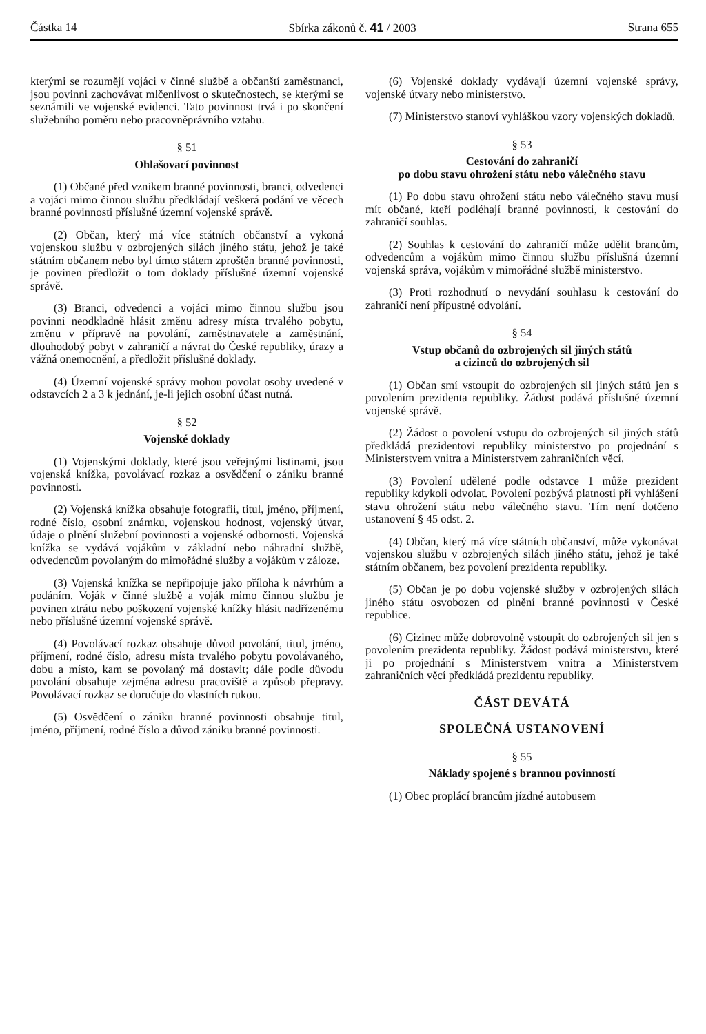Částka 14 Sbírka zákonů č. 41 / 2003 Strana 655
kterými se rozumějí vojáci v činné službě a občanští zaměstnanci, jsou povinni zachovávat mlčenlivost o skutečnostech, se kterými se seznámili ve vojenské evidenci. Tato povinnost trvá i po skončení služebního poměru nebo pracovněprávního vztahu.
§ 51
Ohlašovací povinnost
(1) Občané před vznikem branné povinnosti, branci, odvedenci a vojáci mimo činnou službu předkládají veškerá podání ve věcech branné povinnosti příslušné územní vojenské správě.
(2) Občan, který má více státních občanství a vykoná vojenskou službu v ozbrojených silách jiného státu, jehož je také státním občanem nebo byl tímto státem zproštěn branné povinnosti, je povinen předložit o tom doklady příslušné územní vojenské správě.
(3) Branci, odvedenci a vojáci mimo činnou službu jsou povinni neodkladně hlásit změnu adresy místa trvalého pobytu, změnu v přípravě na povolání, zaměstnavatele a zaměstnání, dlouhodobý pobyt v zahraničí a návrat do České republiky, úrazy a vážná onemocnění, a předložit příslušné doklady.
(4) Územní vojenské správy mohou povolat osoby uvedené v odstavcích 2 a 3 k jednání, je-li jejich osobní účast nutná.
§ 52
Vojenské doklady
(1) Vojenskými doklady, které jsou veřejnými listinami, jsou vojenská knížka, povolávací rozkaz a osvědčení o zániku branné povinnosti.
(2) Vojenská knížka obsahuje fotografii, titul, jméno, příjmení, rodné číslo, osobní známku, vojenskou hodnost, vojenský útvar, údaje o plnění služební povinnosti a vojenské odbornosti. Vojenská knížka se vydává vojákům v základní nebo náhradní službě, odvedencům povolaným do mimořádné služby a vojákům v záloze.
(3) Vojenská knížka se nepřipojuje jako příloha k návrhům a podáním. Voják v činné službě a voják mimo činnou službu je povinen ztrátu nebo poškození vojenské knížky hlásit nadřízenému nebo příslušné územní vojenské správě.
(4) Povolávací rozkaz obsahuje důvod povolání, titul, jméno, příjmení, rodné číslo, adresu místa trvalého pobytu povolávaného, dobu a místo, kam se povolaný má dostavit; dále podle důvodu povolání obsahuje zejména adresu pracoviště a způsob přepravy. Povolávací rozkaz se doručuje do vlastních rukou.
(5) Osvědčení o zániku branné povinnosti obsahuje titul, jméno, příjmení, rodné číslo a důvod zániku branné povinnosti.
(6) Vojenské doklady vydávají územní vojenské správy, vojenské útvary nebo ministerstvo.
(7) Ministerstvo stanoví vyhláškou vzory vojenských dokladů.
§ 53
Cestování do zahraničí
po dobu stavu ohrožení státu nebo válečného stavu
(1) Po dobu stavu ohrožení státu nebo válečného stavu musí mít občané, kteří podléhají branné povinnosti, k cestování do zahraničí souhlas.
(2) Souhlas k cestování do zahraničí může udělit brancům, odvedencům a vojákům mimo činnou službu příslušná územní vojenská správa, vojákům v mimořádné službě ministerstvo.
(3) Proti rozhodnutí o nevydání souhlasu k cestování do zahraničí není přípustné odvolání.
§ 54
Vstup občanů do ozbrojených sil jiných států
a cizinců do ozbrojených sil
(1) Občan smí vstoupit do ozbrojených sil jiných států jen s povolením prezidenta republiky. Žádost podává příslušné územní vojenské správě.
(2) Žádost o povolení vstupu do ozbrojených sil jiných států předkládá prezidentovi republiky ministerstvo po projednání s Ministerstvem vnitra a Ministerstvem zahraničních věcí.
(3) Povolení udělené podle odstavce 1 může prezident republiky kdykoli odvolat. Povolení pozbývá platnosti při vyhlášení stavu ohrožení státu nebo válečného stavu. Tím není dotčeno ustanovení § 45 odst. 2.
(4) Občan, který má více státních občanství, může vykonávat vojenskou službu v ozbrojených silách jiného státu, jehož je také státním občanem, bez povolení prezidenta republiky.
(5) Občan je po dobu vojenské služby v ozbrojených silách jiného státu osvobozen od plnění branné povinnosti v České republice.
(6) Cizinec může dobrovolně vstoupit do ozbrojených sil jen s povolením prezidenta republiky. Žádost podává ministerstvu, které ji po projednání s Ministerstvem vnitra a Ministerstvem zahraničních věcí předkládá prezidentu republiky.
ČÁST DEVÁTÁ
SPOLEČNÁ USTANOVENÍ
§ 55
Náklady spojené s brannou povinností
(1) Obec proplácí brancům jízdné autobusem